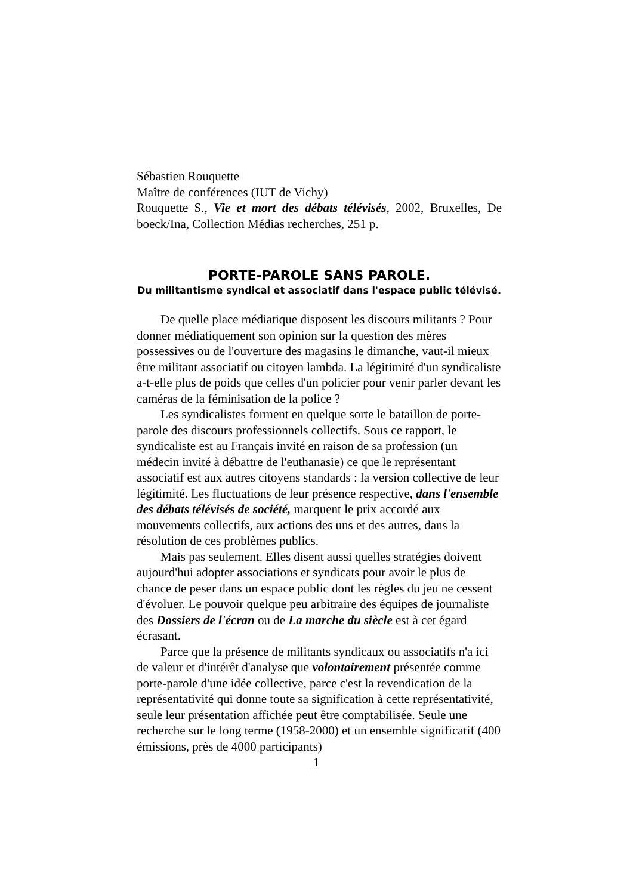Sébastien Rouquette
Maître de conférences (IUT de Vichy)
Rouquette S., Vie et mort des débats télévisés, 2002, Bruxelles, De boeck/Ina, Collection Médias recherches, 251 p.
PORTE-PAROLE SANS PAROLE.
Du militantisme syndical et associatif dans l'espace public télévisé.
De quelle place médiatique disposent les discours militants ? Pour donner médiatiquement son opinion sur la question des mères possessives ou de l'ouverture des magasins le dimanche, vaut-il mieux être militant associatif ou citoyen lambda. La légitimité d'un syndicaliste a-t-elle plus de poids que celles d'un policier pour venir parler devant les caméras de la féminisation de la police ?
Les syndicalistes forment en quelque sorte le bataillon de porte-parole des discours professionnels collectifs. Sous ce rapport, le syndicaliste est au Français invité en raison de sa profession (un médecin invité à débattre de l'euthanasie) ce que le représentant associatif est aux autres citoyens standards : la version collective de leur légitimité. Les fluctuations de leur présence respective, dans l'ensemble des débats télévisés de société, marquent le prix accordé aux mouvements collectifs, aux actions des uns et des autres, dans la résolution de ces problèmes publics.
Mais pas seulement. Elles disent aussi quelles stratégies doivent aujourd'hui adopter associations et syndicats pour avoir le plus de chance de peser dans un espace public dont les règles du jeu ne cessent d'évoluer. Le pouvoir quelque peu arbitraire des équipes de journaliste des Dossiers de l'écran ou de La marche du siècle est à cet égard écrasant.
Parce que la présence de militants syndicaux ou associatifs n'a ici de valeur et d'intérêt d'analyse que volontairement présentée comme porte-parole d'une idée collective, parce c'est la revendication de la représentativité qui donne toute sa signification à cette représentativité, seule leur présentation affichée peut être comptabilisée. Seule une recherche sur le long terme (1958-2000) et un ensemble significatif (400 émissions, près de 4000 participants)
1